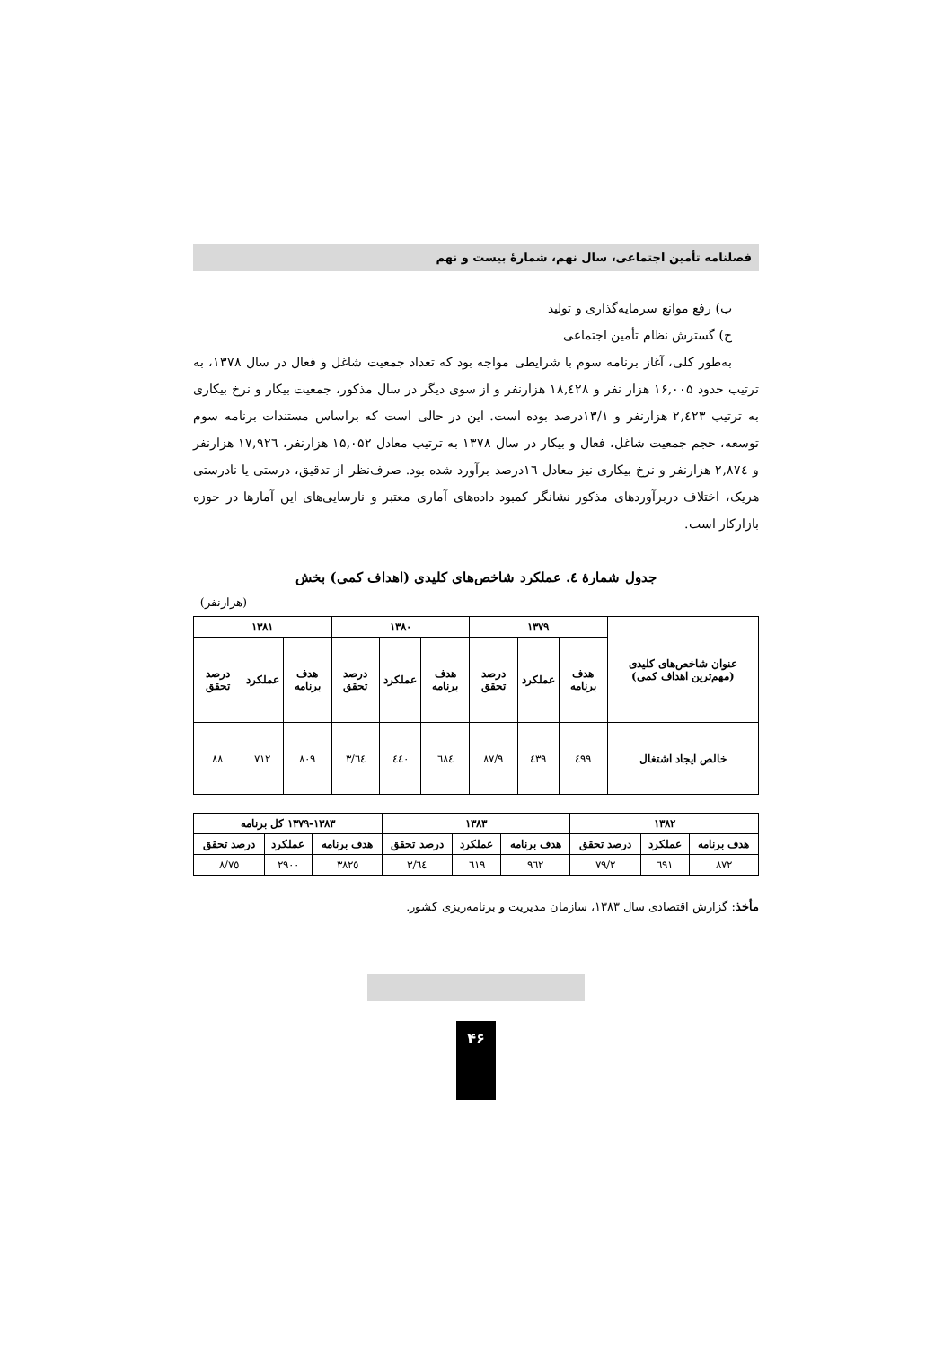فصلنامه تأمین اجتماعی، سال نهم، شمارهٔ بیست و نهم
ب) رفع موانع سرمایه‌گذاری و تولید
ج) گسترش نظام تأمین اجتماعی
به‌طور کلی، آغاز برنامه سوم با شرایطی مواجه بود که تعداد جمعیت شاغل و فعال در سال ۱۳۷۸، به ترتیب حدود ۱۶,۰۰۵ هزار نفر و ۱۸,٤۲۸ هزارنفر و از سوی دیگر در سال مذکور، جمعیت بیکار و نرخ بیکاری به ترتیب ۲,٤۲۳ هزارنفر و ۱۳/۱درصد بوده است. این در حالی است که براساس مستندات برنامه سوم توسعه، حجم جمعیت شاغل، فعال و بیکار در سال ۱۳۷۸ به ترتیب معادل ۱۵,۰۵۲ هزارنفر، ۱۷,۹۲٦ هزارنفر و ۲,۸۷٤ هزارنفر و نرخ بیکاری نیز معادل ١٦درصد برآورد شده بود. صرف‌نظر از تدقیق، درستی یا نادرستی هریک، اختلاف دربرآوردهای مذکور نشانگر کمبود داده‌های آماری معتبر و نارسایی‌های این آمارها در حوزه بازارکار است.
جدول شمارهٔ ٤. عملکرد شاخص‌های کلیدی (اهداف کمی) بخش
(هزارنفر)
| عنوان شاخص‌های کلیدی (مهم‌ترین اهداف کمی) | ۱۳۷۹ | | | ۱۳۸۰ | | | ۱۳۸۱ | | |
| --- | --- | --- | --- | --- | --- | --- | --- | --- | --- |
| | هدف برنامه | عملکرد | درصد تحقق | هدف برنامه | عملکرد | درصد تحقق | هدف برنامه | عملکرد | درصد تحقق |
| خالص ایجاد اشتغال | ٤۹۹ | ٤۳۹ | ۸۷/۹ | ٦۸٤ | ٤٤۰ | ٦٤/۳ | ۸۰۹ | ۷۱۲ | ۸۸ |
| ۱۳۸۲ | | | ۱۳۸۳ | | | ۱۳۷۹-۱۳۸۳ کل برنامه | | |
| --- | --- | --- | --- | --- | --- | --- | --- | --- |
| هدف برنامه | عملکرد | درصد تحقق | هدف برنامه | عملکرد | درصد تحقق | هدف برنامه | عملکرد | درصد تحقق |
| ۸۷۲ | ٦۹۱ | ۷۹/۲ | ۹٦۲ | ٦۱۹ | ٦٤/۳ | ۳۸۲٥ | ۲۹۰۰ | ۷٥/۸ |
مأخذ: گزارش اقتصادی سال ۱۳۸۳، سازمان مدیریت و برنامه‌ریزی کشور.
۴۶